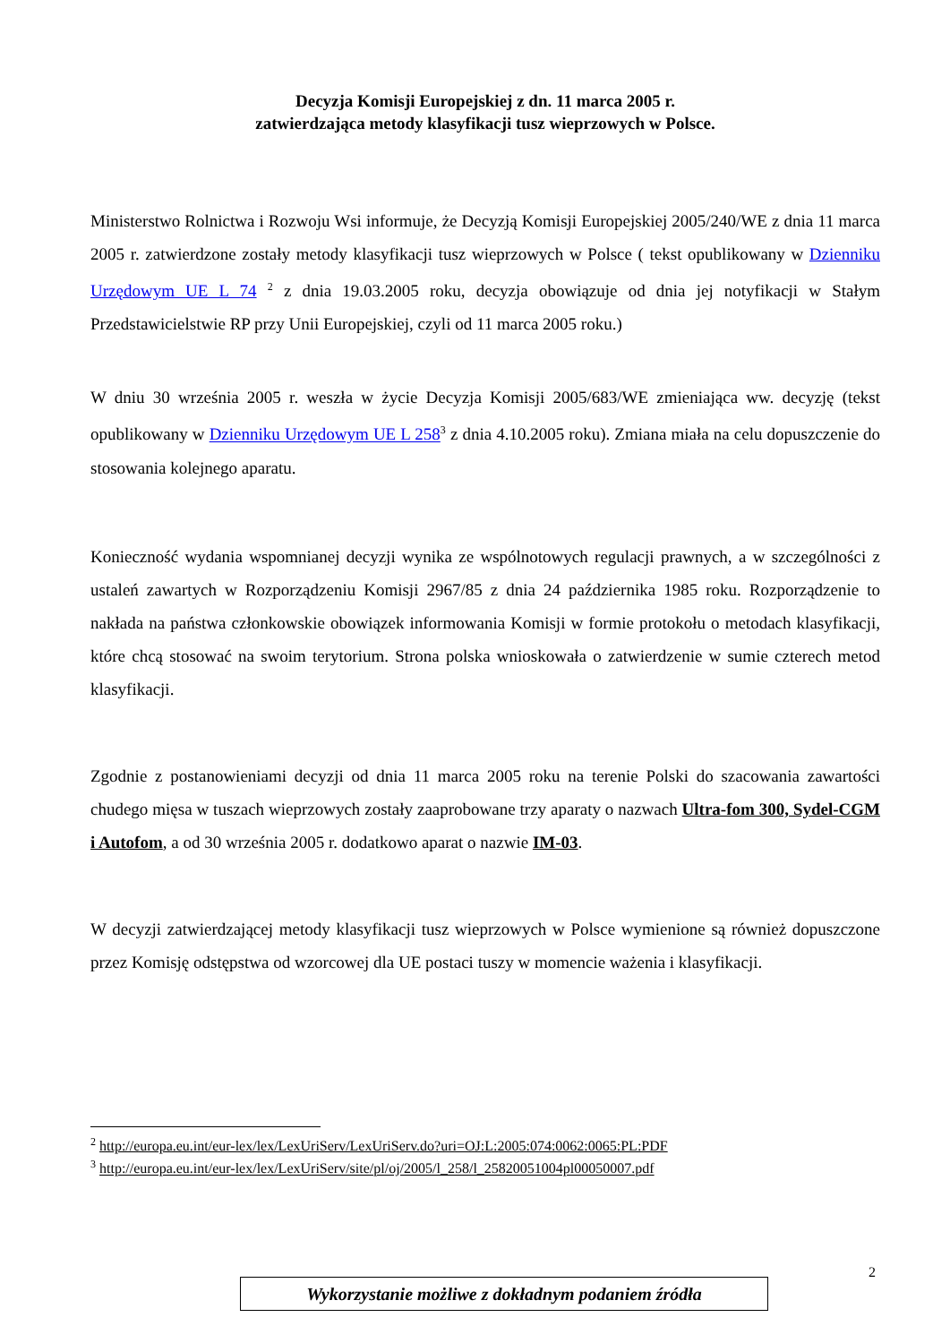Decyzja Komisji Europejskiej z dn. 11 marca 2005 r.
zatwierdzająca metody klasyfikacji tusz wieprzowych w Polsce.
Ministerstwo Rolnictwa i Rozwoju Wsi informuje, że Decyzją Komisji Europejskiej 2005/240/WE z dnia 11 marca 2005 r. zatwierdzone zostały metody klasyfikacji tusz wieprzowych w Polsce ( tekst opublikowany w Dzienniku Urzędowym UE L 74 <sup>2</sup> z dnia 19.03.2005 roku, decyzja obowiązuje od dnia jej notyfikacji w Stałym Przedstawicielstwie RP przy Unii Europejskiej, czyli od 11 marca 2005 roku.)
W dniu 30 września 2005 r. weszła w życie Decyzja Komisji 2005/683/WE zmieniająca ww. decyzję (tekst opublikowany w Dzienniku Urzędowym UE L 258<sup>3</sup> z dnia 4.10.2005 roku). Zmiana miała na celu dopuszczenie do stosowania kolejnego aparatu.
Konieczność wydania wspomnianej decyzji wynika ze wspólnotowych regulacji prawnych, a w szczególności z ustaleń zawartych w Rozporządzeniu Komisji 2967/85 z dnia 24 października 1985 roku. Rozporządzenie to nakłada na państwa członkowskie obowiązek informowania Komisji w formie protokołu o metodach klasyfikacji, które chcą stosować na swoim terytorium. Strona polska wnioskowała o zatwierdzenie w sumie czterech metod klasyfikacji.
Zgodnie z postanowieniami decyzji od dnia 11 marca 2005 roku na terenie Polski do szacowania zawartości chudego mięsa w tuszach wieprzowych zostały zaaprobowane trzy aparaty o nazwach Ultra-fom 300, Sydel-CGM i Autofom, a od 30 września 2005 r. dodatkowo aparat o nazwie IM-03.
W decyzji zatwierdzającej metody klasyfikacji tusz wieprzowych w Polsce wymienione są również dopuszczone przez Komisję odstępstwa od wzorcowej dla UE postaci tuszy w momencie ważenia i klasyfikacji.
<sup>2</sup> http://europa.eu.int/eur-lex/lex/LexUriServ/LexUriServ.do?uri=OJ:L:2005:074:0062:0065:PL:PDF
<sup>3</sup> http://europa.eu.int/eur-lex/lex/LexUriServ/site/pl/oj/2005/l_258/l_25820051004pl00050007.pdf
2
Wykorzystanie możliwe z dokładnym podaniem źródła